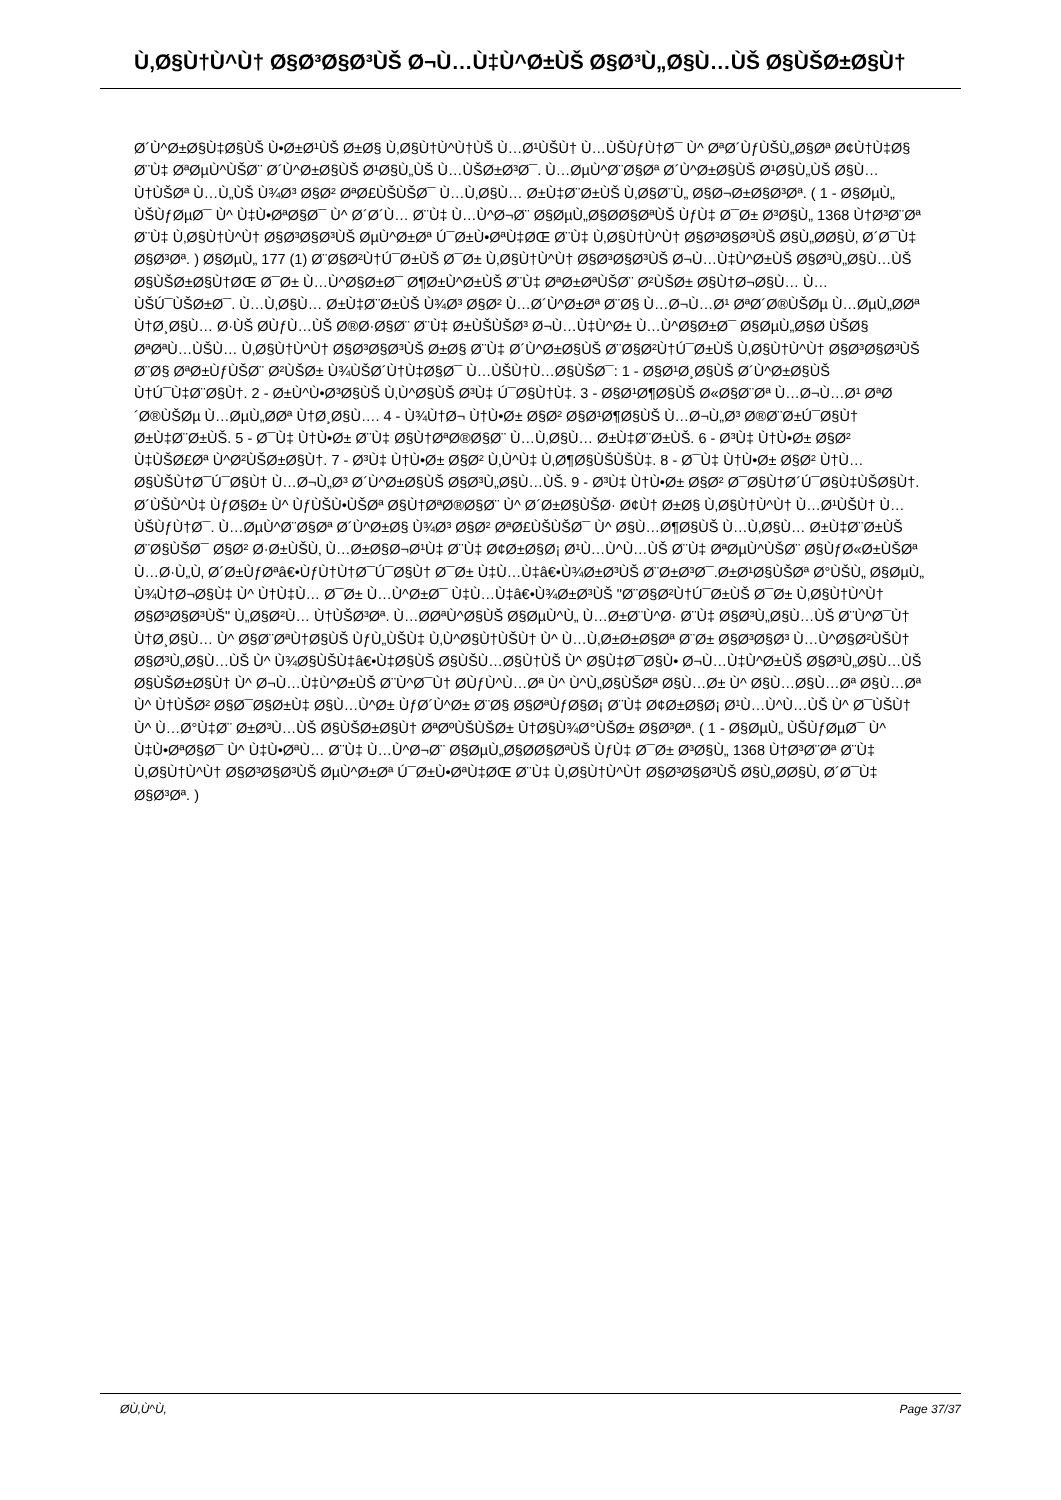Ù‚Ø§Ù†Ù^Ù† Ø§Ø³Ø§Ø³ÙŠ Ø¬Ù…Ù‡Ù^Ø±ÙŠ Ø§Ø³Ù„Ø§Ù…ÙŠ Ø§ÙŠØ±Ø§Ù†
Ø´Ù^Ø±Ø§Ù‡Ø§ÙŠ Ù•Ø±Ø¹ÙŠ Ø±Ø§ Ù‚Ø§Ù†Ù^Ù†ÙŠ Ù…Ø¹ÙŠÙ† Ù…ÙŠÙƒÙ†Ø¯ Ù^ ØªØ´ÙƒÙŠÙ„Ø§Øª Ø¢Ù†Ù‡Ø§ Ø¨Ù‡ ØªØµÙ^ÙŠØ¨ Ø´Ù^Ø±Ø§ÙŠ Ø¹Ø§Ù„ÙŠ Ù…ÙŠØ±Ø³Ø¯. Ù…ØµÙ^Ø¨Ø§Øª Ø´Ù^Ø±Ø§ÙŠ Ø¹Ø§Ù„ÙŠ Ø§Ù…Ù†ÙŠØª Ù…Ù„ÙŠ Ù¾Ø³ Ø§Ø² ØªØ£ÙŠÙŠØ¯ Ù…Ù‚Ø§Ù… Ø±Ù‡Ø¨Ø±ÙŠ Ù‚Ø§Ø¨Ù„ Ø§Ø¬Ø±Ø§Ø³Øª. ( 1 - Ø§ØµÙ„ ÙŠÙƒØµØ¯ Ù^ Ù‡Ù•ØªØ§Ø¯ Ù^ Ø´Ø´Ù… Ø¨Ù‡ Ù…Ù^Ø¬Ø¨ Ø§ØµÙ„Ø§Ø­Ø§ØªÙŠ ÙƒÙ‡ Ø¯Ø± Ø³Ø§Ù„ 1368 Ù†Ø³Ø¨Øª Ø¨Ù‡ Ù‚Ø§Ù†Ù^Ù† Ø§Ø³Ø§Ø³ÙŠ ØµÙ^Ø±Øª Ú¯Ø±Ù•ØªÙ‡ØŒ Ø¨Ù‡ Ù‚Ø§Ù†Ù^Ù† Ø§Ø³Ø§Ø³ÙŠ Ø§Ù„Ø­Ø§Ù‚ Ø´Ø¯Ù‡ Ø§Ø³Øª. ) Ø§ØµÙ„ 177 (1) Ø¨Ø§Ø²Ù†Ú¯Ø±ÙŠ Ø¯Ø± Ù‚Ø§Ù†Ù^Ù† Ø§Ø³Ø§Ø³ÙŠ Ø¬Ù…Ù‡Ù^Ø±ÙŠ Ø§Ø³Ù„Ø§Ù…ÙŠ Ø§ÙŠØ±Ø§Ù†ØŒ Ø¯Ø± Ù…Ù^Ø§Ø±Ø¯ Ø¶Ø±Ù^Ø±ÙŠ Ø¨Ù‡ ØªØ±ØªÙŠØ¨ Ø²ÙŠØ± Ø§Ù†Ø¬Ø§Ù… Ù…ÙŠÚ¯ÙŠØ±Ø¯. Ù…Ù‚Ø§Ù… Ø±Ù‡Ø¨Ø±ÙŠ Ù¾Ø³ Ø§Ø² Ù…Ø´Ù^Ø±Øª Ø¨Ø§ Ù…Ø¬Ù…Ø¹ ØªØ´Ø®ÙŠØµ Ù…ØµÙ„Ø­Øª Ù†Ø¸Ø§Ù… Ø·ÙŠ Ø­ÙƒÙ…ÙŠ Ø®Ø·Ø§Ø¨ Ø¨Ù‡ Ø±ÙŠÙŠØ³ Ø¬Ù…Ù‡Ù^Ø± Ù…Ù^Ø§Ø±Ø¯ Ø§ØµÙ„Ø§Ø­ ÙŠØ§ ØªØªÙ…ÙŠÙ… Ù‚Ø§Ù†Ù^Ù† Ø§Ø³Ø§Ø³ÙŠ Ø±Ø§ Ø¨Ù‡ Ø´Ù^Ø±Ø§ÙŠ Ø¨Ø§Ø²Ù†Ú¯Ø±ÙŠ Ù‚Ø§Ù†Ù^Ù† Ø§Ø³Ø§Ø³ÙŠ Ø¨Ø§ ØªØ±ÙƒÙŠØ¨ Ø²ÙŠØ± Ù¾ÙŠØ´Ù†Ù‡Ø§Ø¯ Ù…ÙŠÙ†Ù…Ø§ÙŠØ¯: 1 - Ø§Ø¹Ø¸Ø§ÙŠ Ø´Ù^Ø±Ø§ÙŠ Ù†Ú¯Ù‡Ø¨Ø§Ù†. 2 - Ø±Ù^Ù•Ø³Ø§ÙŠ Ù‚Ù^Ø§ÙŠ Ø³Ù‡ Ú¯Ø§Ù†Ù‡. 3 - Ø§Ø¹Ø¶Ø§ÙŠ Ø«Ø§Ø¨Øª Ù…Ø¬Ù…Ø¹ ØªØ´Ø®ÙŠØµ Ù…ØµÙ„Ø­Øª Ù†Ø¸Ø§Ù…. 4 - Ù¾Ù†Ø¬ Ù†Ù•Ø± Ø§Ø² Ø§Ø¹Ø¶Ø§ÙŠ Ù…Ø¬Ù„Ø³ Ø®Ø¨Ø±Ú¯Ø§Ù† Ø±Ù‡Ø¨Ø±ÙŠ. 5 - Ø¯Ù‡ Ù†Ù•Ø± Ø¨Ù‡ Ø§Ù†ØªØ®Ø§Ø¨ Ù…Ù‚Ø§Ù… Ø±Ù‡Ø¨Ø±ÙŠ. 6 - Ø³Ù‡ Ù†Ù•Ø± Ø§Ø² Ù‡ÙŠØ£Øª Ù^Ø²ÙŠØ±Ø§Ù†. 7 - Ø³Ù‡ Ù†Ù•Ø± Ø§Ø² Ù‚Ù^Ù‡ Ù‚Ø¶Ø§ÙŠÙŠÙ‡. 8 - Ø¯Ù‡ Ù†Ù•Ø± Ø§Ø² Ù†Ù…Ø§ÙŠÙ†Ø¯Ú¯Ø§Ù† Ù…Ø¬Ù„Ø³ Ø´Ù^Ø±Ø§ÙŠ Ø§Ø³Ù„Ø§Ù…ÙŠ. 9 - Ø³Ù‡ Ù†Ù•Ø± Ø§Ø² Ø¯Ø§Ù†Ø´Ú¯Ø§Ù‡ÙŠØ§Ù†. Ø´ÙŠÙ^Ù‡ ÙƒØ§Ø± Ù^ ÙƒÙŠÙ•ÙŠØª Ø§Ù†ØªØ®Ø§Ø¨ Ù^ Ø´Ø±Ø§ÙŠØ· Ø¢Ù† Ø±Ø§ Ù‚Ø§Ù†Ù^Ù† Ù…Ø¹ÙŠÙ† Ù…ÙŠÙƒÙ†Ø¯. Ù…ØµÙ^Ø¨Ø§Øª Ø´Ù^Ø±Ø§ Ù¾Ø³ Ø§Ø² ØªØ£ÙŠÙŠØ¯ Ù^ Ø§Ù…Ø¶Ø§ÙŠ Ù…Ù‚Ø§Ù… Ø±Ù‡Ø¨Ø±ÙŠ Ø¨Ø§ÙŠØ¯ Ø§Ø² Ø·Ø±ÙŠÙ‚ Ù…Ø±Ø§Ø¬Ø¹Ù‡ Ø¨Ù‡ Ø¢Ø±Ø§Ø¡ Ø¹Ù…Ù^Ù…ÙŠ Ø¨Ù‡ ØªØµÙ^ÙŠØ¨ Ø§ÙƒØ«Ø±ÙŠØª Ù…Ø·Ù„Ù‚ Ø´Ø±ÙƒØªâ€•ÙƒÙ†Ù†Ø¯Ú¯Ø§Ù† Ø¯Ø± Ù‡Ù…Ù‡â€•Ù¾Ø±Ø³ÙŠ Ø¨Ø±Ø³Ø¯.Ø±Ø¹Ø§ÙŠØª Ø°ÙŠÙ„ Ø§ØµÙ„ Ù¾Ù†Ø¬Ø§Ù‡ Ù^ Ù†Ù‡Ù… Ø¯Ø± Ù…Ù^Ø±Ø¯ Ù‡Ù…Ù‡â€•Ù¾Ø±Ø³ÙŠ "Ø¨Ø§Ø²Ù†Ú¯Ø±ÙŠ Ø¯Ø± Ù‚Ø§Ù†Ù^Ù† Ø§Ø³Ø§Ø³ÙŠ" Ù„Ø§Ø²Ù… Ù†ÙŠØ³Øª. Ù…Ø­ØªÙ^Ø§ÙŠ Ø§ØµÙ^Ù„ Ù…Ø±Ø¨Ù^Ø· Ø¨Ù‡ Ø§Ø³Ù„Ø§Ù…ÙŠ Ø¨Ù^Ø¯Ù† Ù†Ø¸Ø§Ù… Ù^ Ø§Ø¨ØªÙ†Ø§ÙŠ ÙƒÙ„ÙŠÙ‡ Ù‚Ù^Ø§Ù†ÙŠÙ† Ù^ Ù…Ù‚Ø±Ø±Ø§Øª Ø¨Ø± Ø§Ø³Ø§Ø³ Ù…Ù^Ø§Ø²ÙŠÙ† Ø§Ø³Ù„Ø§Ù…ÙŠ Ù^ Ù¾Ø§ÙŠÙ‡â€•Ù‡Ø§ÙŠ Ø§ÙŠÙ…Ø§Ù†ÙŠ Ù^ Ø§Ù‡Ø¯Ø§Ù• Ø¬Ù…Ù‡Ù^Ø±ÙŠ Ø§Ø³Ù„Ø§Ù…ÙŠ Ø§ÙŠØ±Ø§Ù† Ù^ Ø¬Ù…Ù‡Ù^Ø±ÙŠ Ø¨Ù^Ø¯Ù† Ø­ÙƒÙ^Ù…Øª Ù^ Ù^Ù„Ø§ÙŠØª Ø§Ù…Ø± Ù^ Ø§Ù…Ø§Ù…Øª Ø§Ù…Øª Ù^ Ù†ÙŠØ² Ø§Ø¯Ø§Ø±Ù‡ Ø§Ù…Ù^Ø± ÙƒØ´Ù^Ø± Ø¨Ø§ Ø§ØªÙƒØ§Ø¡ Ø¨Ù‡ Ø¢Ø±Ø§Ø¡ Ø¹Ù…Ù^Ù…ÙŠ Ù^ Ø¯ÙŠÙ† Ù^ Ù…Ø°Ù‡Ø¨ Ø±Ø³Ù…ÙŠ Ø§ÙŠØ±Ø§Ù† ØªØºÙŠÙŠØ± Ù†Ø§Ù¾Ø°ÙŠØ± Ø§Ø³Øª. ( 1 - Ø§ØµÙ„ ÙŠÙƒØµØ¯ Ù^ Ù‡Ù•ØªØ§Ø¯ Ù^ Ù‡Ù•ØªÙ… Ø¨Ù‡ Ù…Ù^Ø¬Ø¨ Ø§ØµÙ„Ø§Ø­Ø§ØªÙŠ ÙƒÙ‡ Ø¯Ø± Ø³Ø§Ù„ 1368 Ù†Ø³Ø¨Øª Ø¨Ù‡ Ù‚Ø§Ù†Ù^Ù† Ø§Ø³Ø§Ø³ÙŠ ØµÙ^Ø±Øª Ú¯Ø±Ù•ØªÙ‡ØŒ Ø¨Ù‡ Ù‚Ø§Ù†Ù^Ù† Ø§Ø³Ø§Ø³ÙŠ Ø§Ù„Ø­Ø§Ù‚ Ø´Ø¯Ù‡ Ø§Ø³Øª. )
Ø­Ù‚Ù^Ù‚ Page 37/37